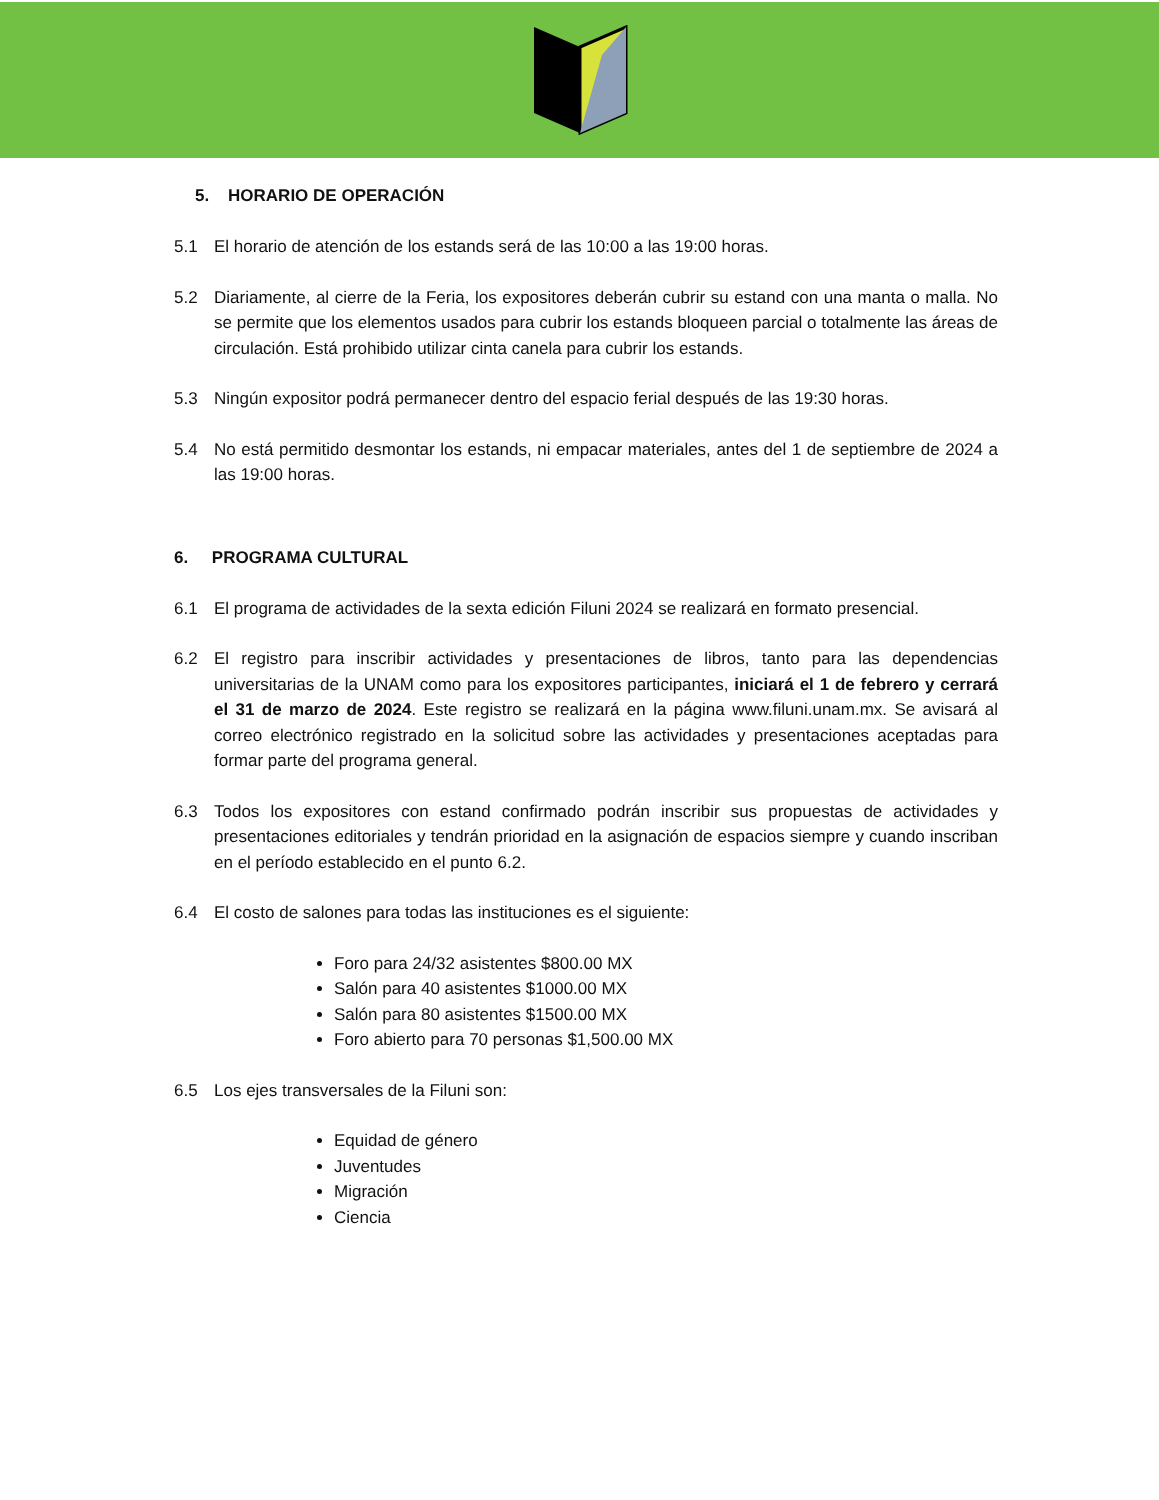5. HORARIO DE OPERACIÓN
5.1 El horario de atención de los estands será de las 10:00 a las 19:00 horas.
5.2 Diariamente, al cierre de la Feria, los expositores deberán cubrir su estand con una manta o malla. No se permite que los elementos usados para cubrir los estands bloqueen parcial o totalmente las áreas de circulación. Está prohibido utilizar cinta canela para cubrir los estands.
5.3 Ningún expositor podrá permanecer dentro del espacio ferial después de las 19:30 horas.
5.4 No está permitido desmontar los estands, ni empacar materiales, antes del 1 de septiembre de 2024 a las 19:00 horas.
6. PROGRAMA CULTURAL
6.1 El programa de actividades de la sexta edición Filuni 2024 se realizará en formato presencial.
6.2 El registro para inscribir actividades y presentaciones de libros, tanto para las dependencias universitarias de la UNAM como para los expositores participantes, iniciará el 1 de febrero y cerrará el 31 de marzo de 2024. Este registro se realizará en la página www.filuni.unam.mx. Se avisará al correo electrónico registrado en la solicitud sobre las actividades y presentaciones aceptadas para formar parte del programa general.
6.3 Todos los expositores con estand confirmado podrán inscribir sus propuestas de actividades y presentaciones editoriales y tendrán prioridad en la asignación de espacios siempre y cuando inscriban en el período establecido en el punto 6.2.
6.4 El costo de salones para todas las instituciones es el siguiente:
Foro para 24/32 asistentes $800.00 MX
Salón para 40 asistentes $1000.00 MX
Salón para 80 asistentes $1500.00 MX
Foro abierto para 70 personas $1,500.00 MX
6.5 Los ejes transversales de la Filuni son:
Equidad de género
Juventudes
Migración
Ciencia